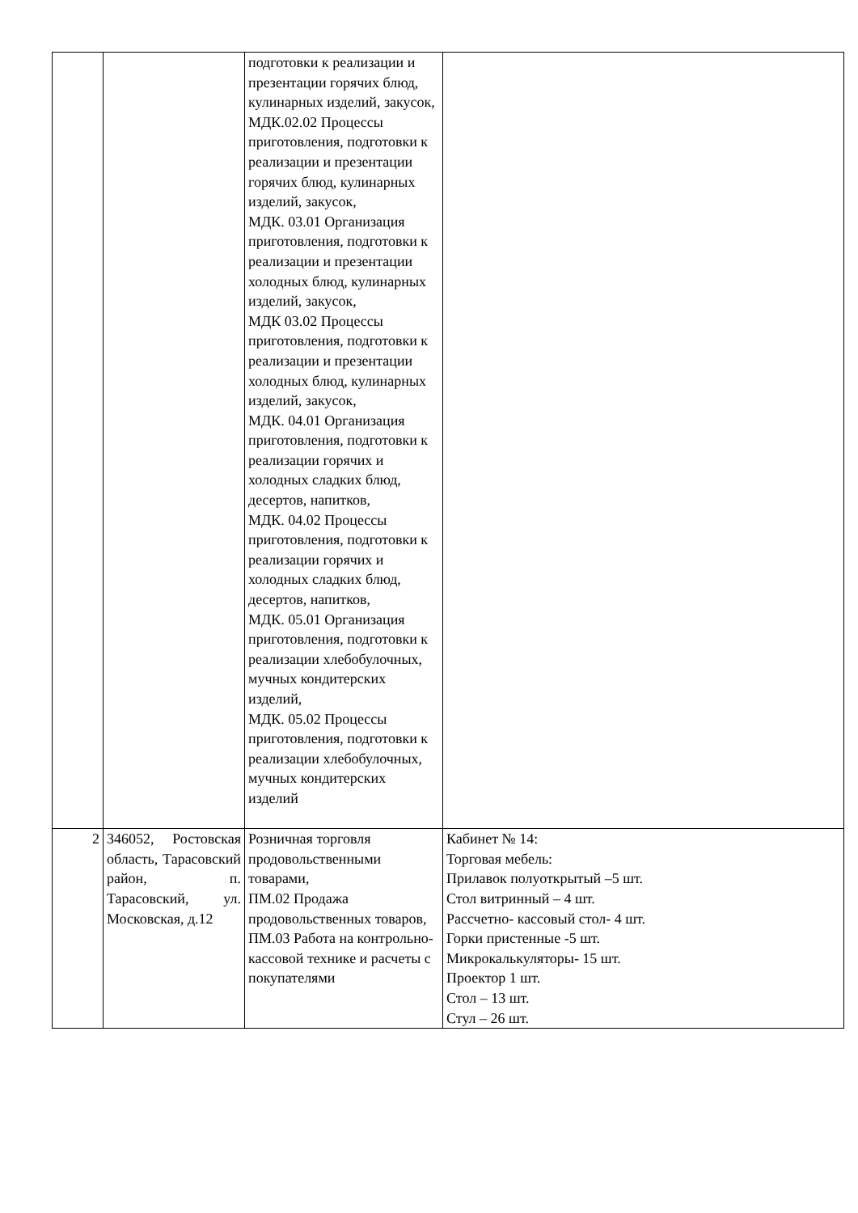| | | подготовки к реализации и презентации горячих блюд, кулинарных изделий, закусок, МДК.02.02 Процессы приготовления, подготовки к реализации и презентации горячих блюд, кулинарных изделий, закусок, МДК. 03.01 Организация приготовления, подготовки к реализации и презентации холодных блюд, кулинарных изделий, закусок, МДК 03.02 Процессы приготовления, подготовки к реализации и презентации холодных блюд, кулинарных изделий, закусок, МДК. 04.01 Организация приготовления, подготовки к реализации горячих и холодных сладких блюд, десертов, напитков, МДК. 04.02 Процессы приготовления, подготовки к реализации горячих и холодных сладких блюд, десертов, напитков, МДК. 05.01 Организация приготовления, подготовки к реализации хлебобулочных, мучных кондитерских изделий, МДК. 05.02 Процессы приготовления, подготовки к реализации хлебобулочных, мучных кондитерских изделий | |
| 2 | 346052, Ростовская область, Тарасовский район, п. Тарасовский, ул. Московская, д.12 | Розничная торговля продовольственными товарами, ПМ.02 Продажа продовольственных товаров, ПМ.03 Работа на контрольно-кассовой технике и расчеты с покупателями | Кабинет № 14: Торговая мебель: Прилавок полуоткрытый –5 шт. Стол витринный – 4 шт. Рассчетно- кассовый стол- 4 шт. Горки пристенные -5 шт. Микрокалькуляторы- 15 шт. Проектор 1 шт. Стол – 13 шт. Стул – 26 шт. |